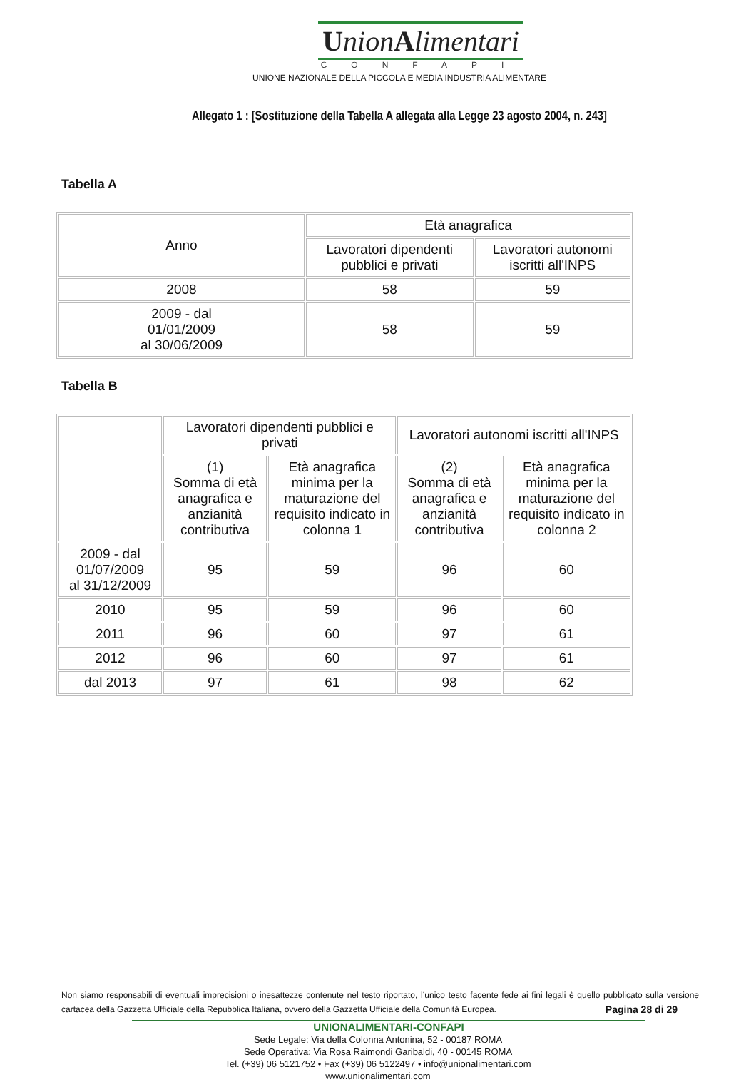UnionAlimentari
CONFAPI
UNIONE NAZIONALE DELLA PICCOLA E MEDIA INDUSTRIA ALIMENTARE
Allegato 1 : [Sostituzione della Tabella A allegata alla Legge 23 agosto 2004, n. 243]
Tabella A
| Anno | Età anagrafica | |
| --- | --- | --- |
| | Lavoratori dipendenti pubblici e privati | Lavoratori autonomi iscritti all'INPS |
| 2008 | 58 | 59 |
| 2009 - dal 01/01/2009 al 30/06/2009 | 58 | 59 |
Tabella B
| | Lavoratori dipendenti pubblici e privati | | Lavoratori autonomi iscritti all'INPS | |
| --- | --- | --- | --- | --- |
| | (1) Somma di età anagrafica e anzianità contributiva | Età anagrafica minima per la maturazione del requisito indicato in colonna 1 | (2) Somma di età anagrafica e anzianità contributiva | Età anagrafica minima per la maturazione del requisito indicato in colonna 2 |
| 2009 - dal 01/07/2009 al 31/12/2009 | 95 | 59 | 96 | 60 |
| 2010 | 95 | 59 | 96 | 60 |
| 2011 | 96 | 60 | 97 | 61 |
| 2012 | 96 | 60 | 97 | 61 |
| dal 2013 | 97 | 61 | 98 | 62 |
Non siamo responsabili di eventuali imprecisioni o inesattezze contenute nel testo riportato, l’unico testo facente fede ai fini legali è quello pubblicato sulla versione cartacea della Gazzetta Ufficiale della Repubblica Italiana, ovvero della Gazzetta Ufficiale della Comunità Europea. Pagina 28 di 29
UNIONALIMENTARI-CONFAPI
Sede Legale: Via della Colonna Antonina, 52 - 00187 ROMA
Sede Operativa: Via Rosa Raimondi Garibaldi, 40 - 00145 ROMA
Tel. (+39) 06 5121752 • Fax (+39) 06 5122497 • info@unionalimentari.com
www.unionalimentari.com